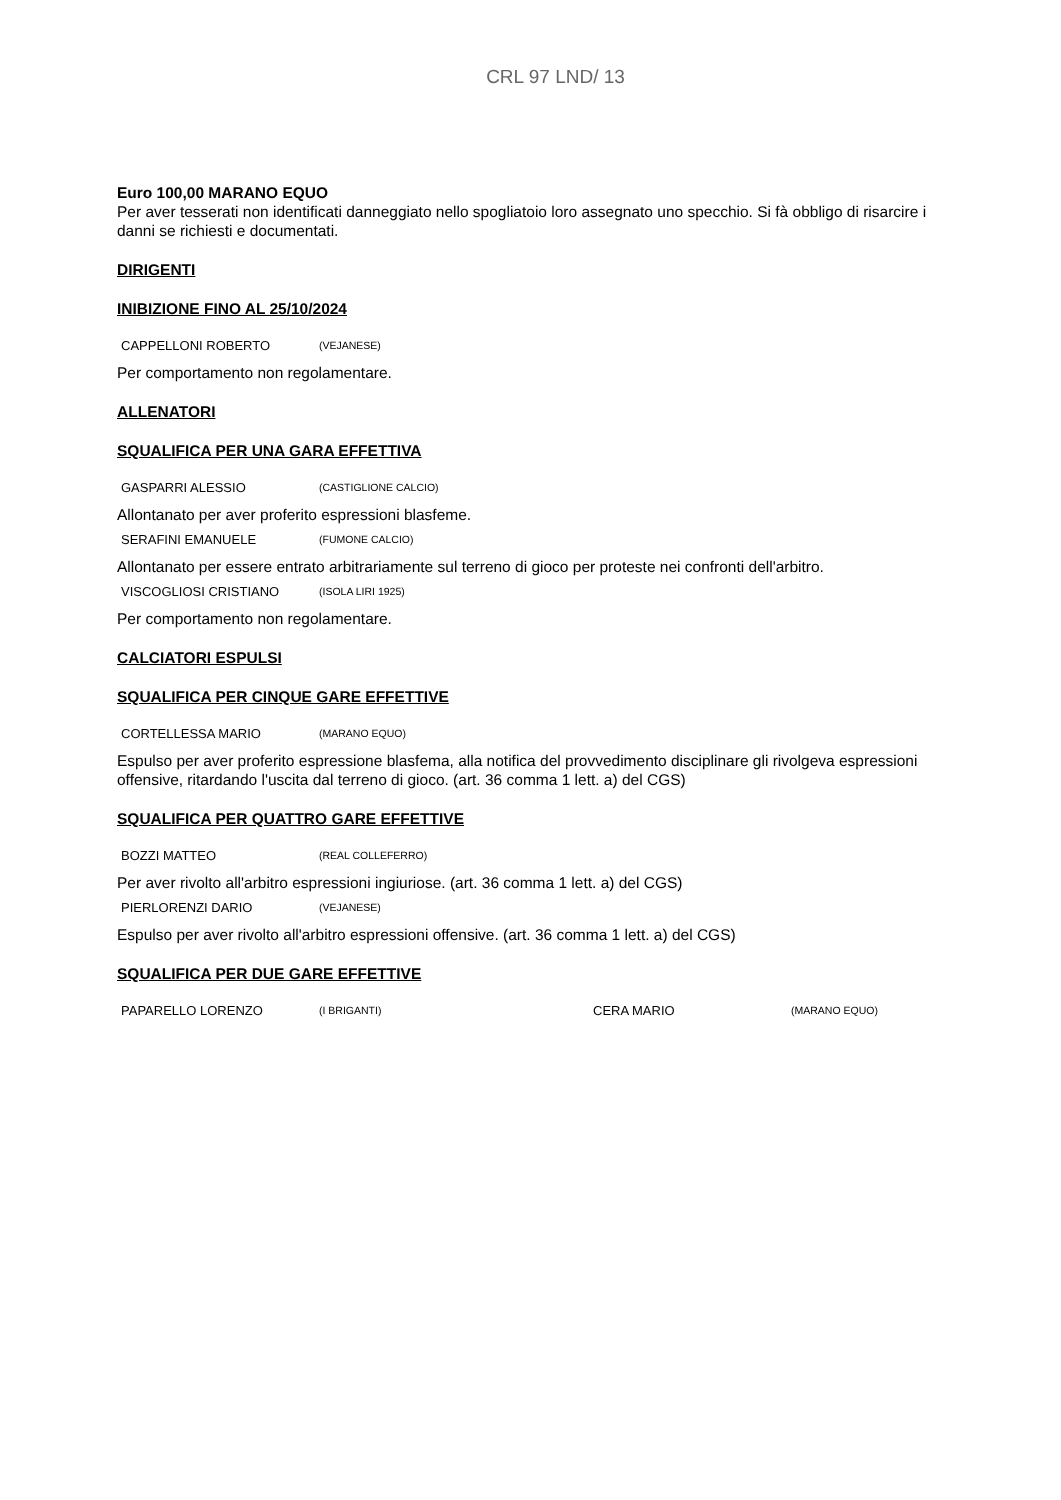CRL 97 LND/ 13
Euro 100,00 MARANO EQUO
Per aver tesserati non identificati danneggiato nello spogliatoio loro assegnato uno specchio. Si fà obbligo di risarcire i danni se richiesti e documentati.
DIRIGENTI
INIBIZIONE FINO AL 25/10/2024
| CAPPELLONI ROBERTO | (VEJANESE) |
Per comportamento non regolamentare.
ALLENATORI
SQUALIFICA PER UNA GARA EFFETTIVA
| GASPARRI ALESSIO | (CASTIGLIONE CALCIO) |
Allontanato per aver proferito espressioni blasfeme.
| SERAFINI EMANUELE | (FUMONE CALCIO) |
Allontanato per essere entrato arbitrariamente sul terreno di gioco per proteste nei confronti dell'arbitro.
| VISCOGLIOSI CRISTIANO | (ISOLA LIRI 1925) |
Per comportamento non regolamentare.
CALCIATORI ESPULSI
SQUALIFICA PER CINQUE GARE EFFETTIVE
| CORTELLESSA MARIO | (MARANO EQUO) |
Espulso per aver proferito espressione blasfema, alla notifica del provvedimento disciplinare gli rivolgeva espressioni offensive, ritardando l'uscita dal terreno di gioco. (art. 36 comma 1 lett. a) del CGS)
SQUALIFICA PER QUATTRO GARE EFFETTIVE
| BOZZI MATTEO | (REAL COLLEFERRO) |
Per aver rivolto all'arbitro espressioni ingiuriose. (art. 36 comma 1 lett. a) del CGS)
| PIERLORENZI DARIO | (VEJANESE) |
Espulso per aver rivolto all'arbitro espressioni offensive. (art. 36 comma 1 lett. a) del CGS)
SQUALIFICA PER DUE GARE EFFETTIVE
| PAPARELLO LORENZO | (I BRIGANTI) | CERA MARIO | (MARANO EQUO) |